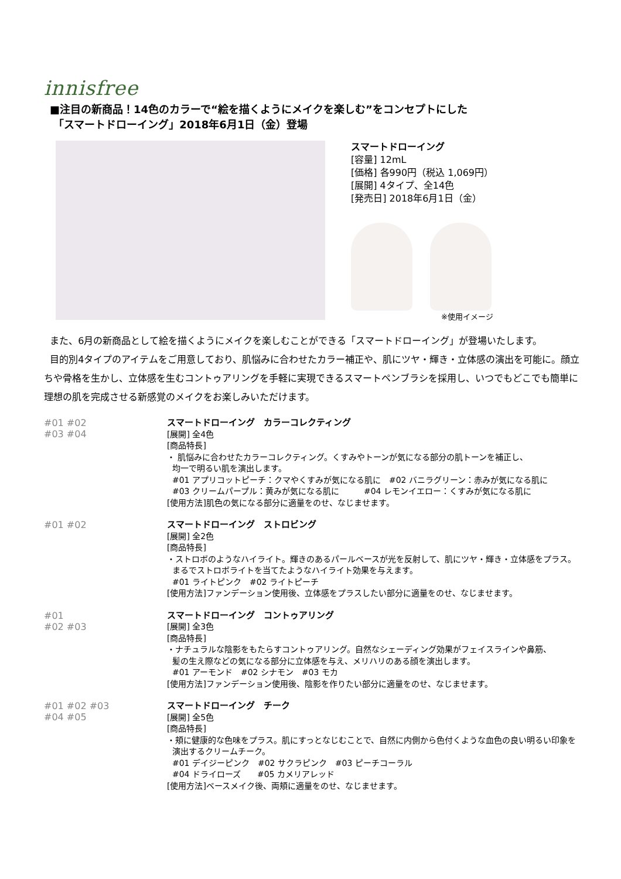innisfree
■注目の新商品！14色のカラーで“絵を描くようにメイクを楽しむ”をコンセプトにした
「スマートドローイング」2018年6月1日（金）登場
スマートドローイング
[容量] 12mL
[価格] 各990円（税込 1,069円）
[展開] 4タイプ、全14色
[発売日] 2018年6月1日（金）
※使用イメージ
また、6月の新商品として絵を描くようにメイクを楽しむことができる「スマートドローイング」が登場いたします。
目的別4タイプのアイテムをご用意しており、肌悩みに合わせたカラー補正や、肌にツヤ・輝き・立体感の演出を可能に。顔立ちや骨格を生かし、立体感を生むコントゥアリングを手軽に実現できるスマートペンブラシを採用し、いつでもどこでも簡単に理想の肌を完成させる新感覚のメイクをお楽しみいただけます。
#01 #02
#03 #04
スマートドローイング　カラーコレクティング
[展開] 全4色
[商品特長]
・ 肌悩みに合わせたカラーコレクティング。くすみやトーンが気になる部分の肌トーンを補正し、
均一で明るい肌を演出します。
#01 アプリコットピーチ：クマやくすみが気になる肌に　#02 バニラグリーン：赤みが気になる肌に
#03 クリームパープル：黄みが気になる肌に　　　#04 レモンイエロー：くすみが気になる肌に
[使用方法]肌色の気になる部分に適量をのせ、なじませます。
#01 #02
スマートドローイング　ストロビング
[展開] 全2色
[商品特長]
・ストロボのようなハイライト。輝きのあるパールベースが光を反射して、肌にツヤ・輝き・立体感をプラス。
まるでストロボライトを当てたようなハイライト効果を与えます。
#01 ライトピンク　#02 ライトピーチ
[使用方法]ファンデーション使用後、立体感をプラスしたい部分に適量をのせ、なじませます。
#01
#02 #03
スマートドローイング　コントゥアリング
[展開] 全3色
[商品特長]
・ナチュラルな陰影をもたらすコントゥアリング。自然なシェーディング効果がフェイスラインや鼻筋、
髪の生え際などの気になる部分に立体感を与え、メリハリのある顔を演出します。
#01 アーモンド　#02 シナモン　#03 モカ
[使用方法]ファンデーション使用後、陰影を作りたい部分に適量をのせ、なじませます。
#01 #02 #03
#04 #05
スマートドローイング　チーク
[展開] 全5色
[商品特長]
・頬に健康的な色味をプラス。肌にすっとなじむことで、自然に内側から色付くような血色の良い明るい印象を
演出するクリームチーク。
#01 デイジーピンク　#02 サクラピンク　#03 ピーチコーラル
#04 ドライローズ　　#05 カメリアレッド
[使用方法]ベースメイク後、両頬に適量をのせ、なじませます。